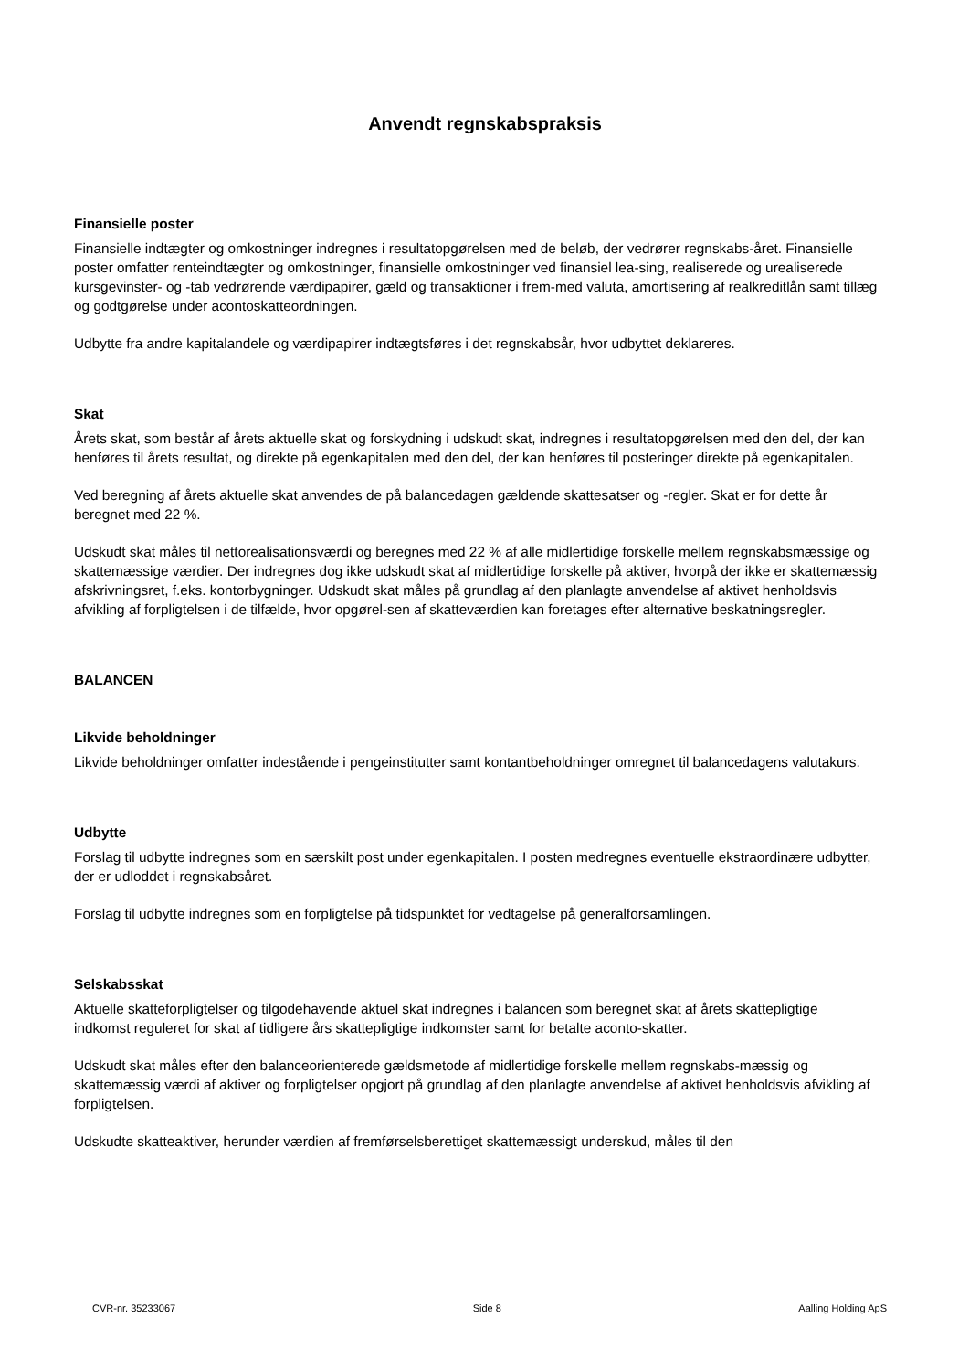Anvendt regnskabspraksis
Finansielle poster
Finansielle indtægter og omkostninger indregnes i resultatopgørelsen med de beløb, der vedrører regnskabs-året. Finansielle poster omfatter renteindtægter og omkostninger, finansielle omkostninger ved finansiel lea-sing, realiserede og urealiserede kursgevinster- og -tab vedrørende værdipapirer, gæld og transaktioner i frem-med valuta, amortisering af realkreditlån samt tillæg og godtgørelse under acontoskatteordningen.
Udbytte fra andre kapitalandele og værdipapirer indtægtsføres i det regnskabsår, hvor udbyttet deklareres.
Skat
Årets skat, som består af årets aktuelle skat og forskydning i udskudt skat, indregnes i resultatopgørelsen med den del, der kan henføres til årets resultat, og direkte på egenkapitalen med den del, der kan henføres til posteringer direkte på egenkapitalen.
Ved beregning af årets aktuelle skat anvendes de på balancedagen gældende skattesatser og -regler. Skat er for dette år beregnet med 22 %.
Udskudt skat måles til nettorealisationsværdi og beregnes med 22 % af alle midlertidige forskelle mellem regnskabsmæssige og skattemæssige værdier. Der indregnes dog ikke udskudt skat af midlertidige forskelle på aktiver, hvorpå der ikke er skattemæssig afskrivningsret, f.eks. kontorbygninger. Udskudt skat måles på grundlag af den planlagte anvendelse af aktivet henholdsvis afvikling af forpligtelsen i de tilfælde, hvor opgørel-sen af skatteværdien kan foretages efter alternative beskatningsregler.
BALANCEN
Likvide beholdninger
Likvide beholdninger omfatter indestående i pengeinstitutter samt kontantbeholdninger omregnet til balancedagens valutakurs.
Udbytte
Forslag til udbytte indregnes som en særskilt post under egenkapitalen. I posten medregnes eventuelle ekstraordinære udbytter, der er udloddet i regnskabsåret.
Forslag til udbytte indregnes som en forpligtelse på tidspunktet for vedtagelse på generalforsamlingen.
Selskabsskat
Aktuelle skatteforpligtelser og tilgodehavende aktuel skat indregnes i balancen som beregnet skat af årets skattepligtige indkomst reguleret for skat af tidligere års skattepligtige indkomster samt for betalte aconto-skatter.
Udskudt skat måles efter den balanceorienterede gældsmetode af midlertidige forskelle mellem regnskabs-mæssig og skattemæssig værdi af aktiver og forpligtelser opgjort på grundlag af den planlagte anvendelse af aktivet henholdsvis afvikling af forpligtelsen.
Udskudte skatteaktiver, herunder værdien af fremførselsberettiget skattemæssigt underskud, måles til den
CVR-nr. 35233067 Side 8 Aalling Holding ApS